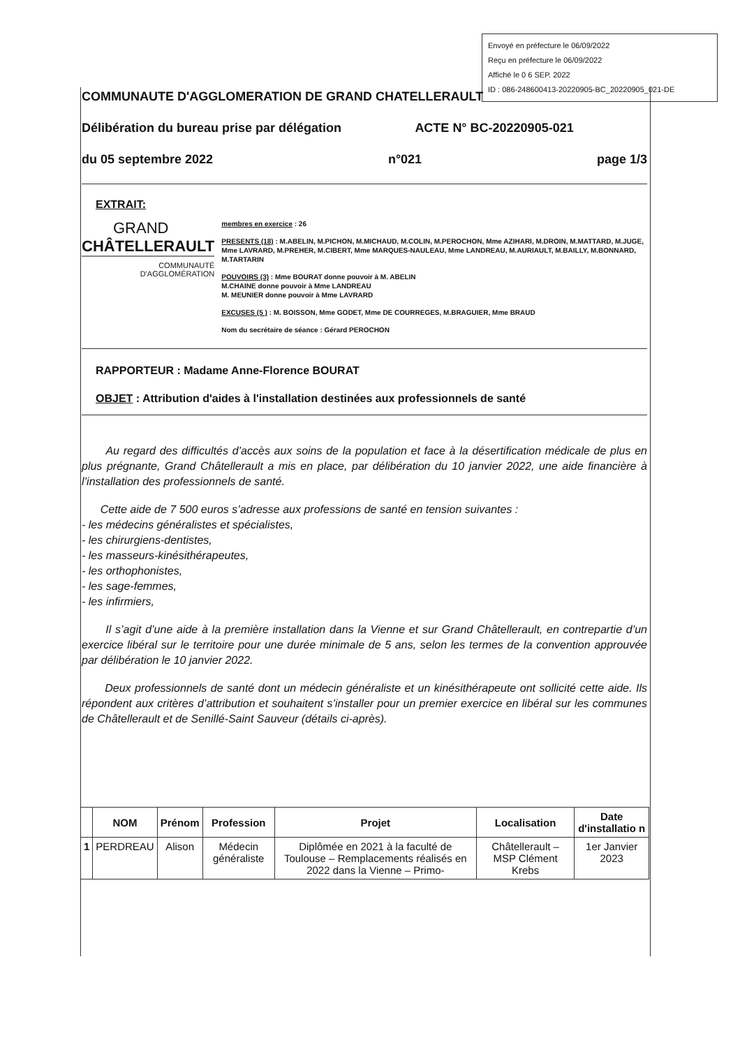Envoyé en préfecture le 06/09/2022
Reçu en préfecture le 06/09/2022
Affiché le 0 6 SEP. 2022
ID : 086-248600413-20220905-BC_20220905_021-DE
COMMUNAUTE D'AGGLOMERATION DE GRAND CHATELLERAULT
Délibération du bureau prise par délégation ACTE N° BC-20220905-021
du 05 septembre 2022 n°021 page 1/3
EXTRAIT:
GRAND
CHÂTELLERAULT
COMMUNAUTÉ
D'AGGLOMÉRATION
membres en exercice : 26
PRESENTS (18) : M.ABELIN, M.PICHON, M.MICHAUD, M.COLIN, M.PEROCHON, Mme AZIHARI, M.DROIN, M.MATTARD, M.JUGE, Mme LAVRARD, M.PREHER, M.CIBERT, Mme MARQUES-NAULEAU, Mme LANDREAU, M.AURIAULT, M.BAILLY, M.BONNARD, M.TARTARIN
POUVOIRS (3) : Mme BOURAT donne pouvoir à M. ABELIN
M.CHAINE donne pouvoir à Mme LANDREAU
M. MEUNIER donne pouvoir à Mme LAVRARD
EXCUSES (5 ) : M. BOISSON, Mme GODET, Mme DE COURREGES, M.BRAGUIER, Mme BRAUD
Nom du secrétaire de séance : Gérard PEROCHON
RAPPORTEUR : Madame Anne-Florence BOURAT
OBJET : Attribution d'aides à l'installation destinées aux professionnels de santé
Au regard des difficultés d’accès aux soins de la population et face à la désertification médicale de plus en plus prégnante, Grand Châtellerault a mis en place, par délibération du 10 janvier 2022, une aide financière à l’installation des professionnels de santé.
Cette aide de 7 500 euros s’adresse aux professions de santé en tension suivantes :
- les médecins généralistes et spécialistes,
- les chirurgiens-dentistes,
- les masseurs-kinésithérapeutes,
- les orthophonistes,
- les sage-femmes,
- les infirmiers,
Il s’agit d’une aide à la première installation dans la Vienne et sur Grand Châtellerault, en contrepartie d’un exercice libéral sur le territoire pour une durée minimale de 5 ans, selon les termes de la convention approuvée par délibération le 10 janvier 2022.
Deux professionnels de santé dont un médecin généraliste et un kinésithérapeute ont sollicité cette aide. Ils répondent aux critères d’attribution et souhaitent s’installer pour un premier exercice en libéral sur les communes de Châtellerault et de Senillé-Saint Sauveur (détails ci-après).
| | NOM | Prénom | Profession | Projet | Localisation | Date d'installatio n |
| --- | --- | --- | --- | --- | --- | --- |
| 1 | PERDREAU | Alison | Médecin généraliste | Diplômée en 2021 à la faculté de Toulouse – Remplacements réalisés en 2022 dans la Vienne – Primo- | Châtellerault – MSP Clément Krebs | 1er Janvier 2023 |